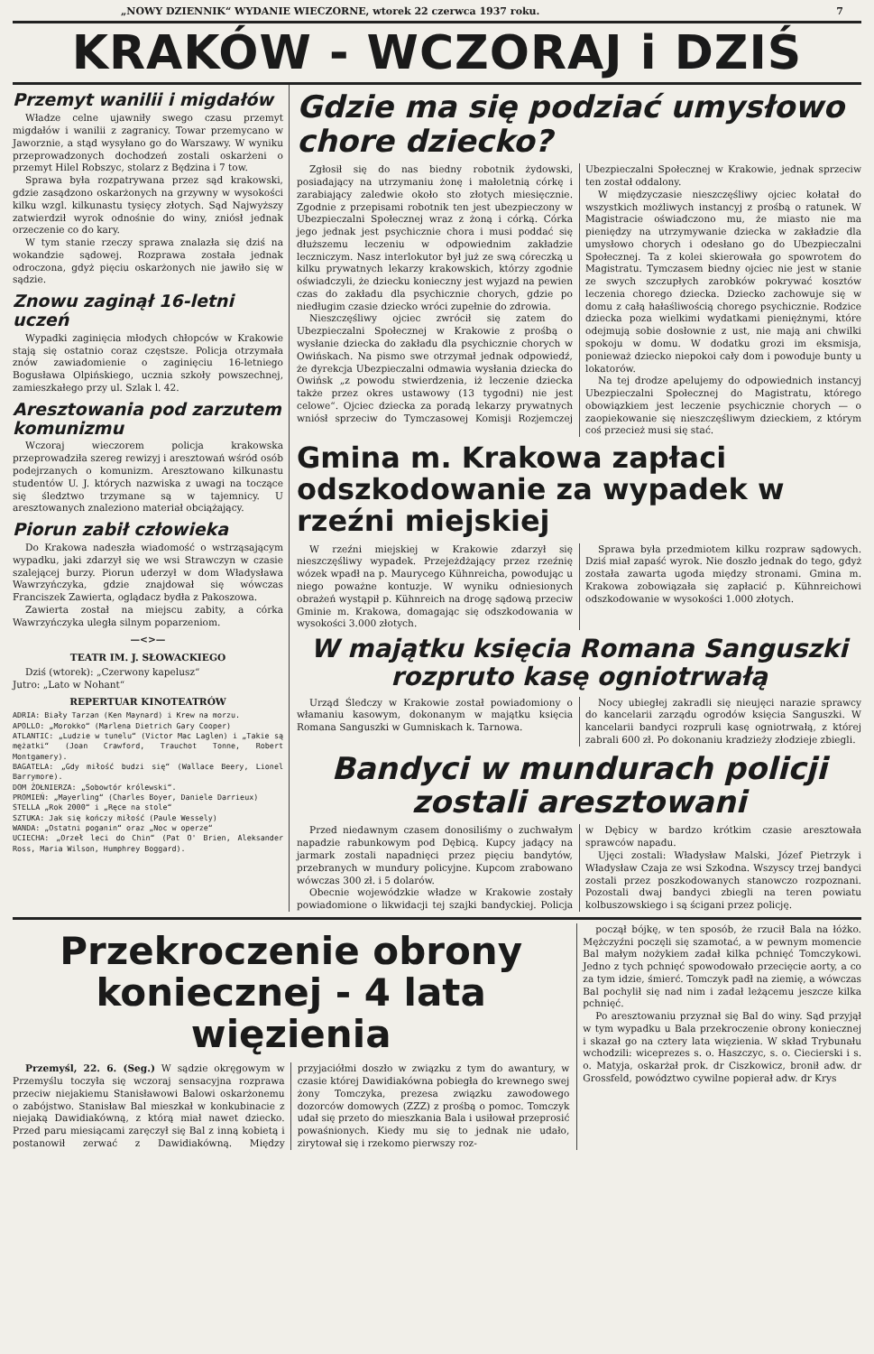„NOWY DZIENNIK“ WYDANIE WIECZORNE, wtorek 22 czerwca 1937 roku. 7
KRAKÓW - WCZORAJ i DZIŚ
Przemyt wanilii i migdałów
Władze celne ujawniły swego czasu przemyt migdałów i wanilii z zagranicy. Towar przemycano w Jaworznie, a stąd wysyłano go do Warszawy. W wyniku przeprowadzonych dochodzeń zostali oskarżeni o przemyt Hilel Robszyc, stolarz z Będzina i 7 tow.
Sprawa była rozpatrywana przez sąd krakowski, gdzie zasądzono oskarżonych na grzywny w wysokości kilku wzgl. kilkunastu tysięcy złotych. Sąd Najwyższy zatwierdził wyrok odnośnie do winy, zniósł jednak orzeczenie co do kary.
W tym stanie rzeczy sprawa znalazła się dziś na wokandzie sądowej. Rozprawa została jednak odroczona, gdyż pięciu oskarżonych nie jawiło się w sądzie.
Znowu zaginął 16-letni uczeń
Wypadki zaginięcia młodych chłopców w Krakowie stają się ostatnio coraz częstsze. Policja otrzymała znów zawiadomienie o zaginięciu 16-letniego Bogusława Olpińskiego, ucznia szkoły powszechnej, zamieszkałego przy ul. Szlak l. 42.
Aresztowania pod zarzutem komunizmu
Wczoraj wieczorem policja krakowska przeprowadziła szereg rewizyj i aresztowań wśród osób podejrzanych o komunizm. Aresztowano kilkunastu studentów U. J. których nazwiska z uwagi na toczące się śledztwo trzymane są w tajemnicy. U aresztowanych znaleziono materiał obciążający.
Piorun zabił człowieka
Do Krakowa nadeszła wiadomość o wstrząsającym wypadku, jaki zdarzył się we wsi Strawczyn w czasie szalejącej burzy. Piorun uderzył w dom Władysława Wawrzyńczyka, gdzie znajdował się wówczas Franciszek Zawierta, oglądacz bydła z Pakoszowa.
Zawierta został na miejscu zabity, a córka Wawrzyńczyka uległa silnym poparzeniom.
—<>—
TEATR IM. J. SŁOWACKIEGO
Dziś (wtorek): „Czerwony kapelusz“
Jutro: „Lato w Nohant“
REPERTUAR KINOTEATRÓW
ADRIA: Biały Tarzan (Ken Maynard) i Krew na morzu.
APOLLO: „Morokko“ (Marlena Dietrich Gary Cooper)
ATLANTIC: „Ludzie w tunelu“ (Victor Mac Laglen) i „Takie są mężatki“ (Joan Crawford, Trauchot Tonne, Robert Montgamery).
BAGATELA: „Gdy miłość budzi się“ (Wallace Beery, Lionel Barrymore).
DOM ŻOŁNIERZA: „Sobowtór królewski“.
PROMIEŃ: „Mayerling“ (Charles Boyer, Daniele Darrieux)
STELLA „Rok 2000“ i „Ręce na stole“
SZTUKA: Jak się kończy miłość (Paule Wessely)
WANDA: „Ostatni poganin“ oraz „Noc w operze“
UCIECHA: „Orzeł leci do Chin“ (Pat O' Brien, Aleksander Ross, Maria Wilson, Humphrey Boggard).
Gdzie ma się podziać umysłowo chore dziecko?
Zgłosił się do nas biedny robotnik żydowski, posiadający na utrzymaniu żonę i małoletnią córkę i zarabiający zaledwie około sto złotych miesięcznie. Zgodnie z przepisami robotnik ten jest ubezpieczony w Ubezpieczalni Społecznej wraz z żoną i córką. Córka jego jednak jest psychicznie chora i musi poddać się dłuższemu leczeniu w odpowiednim zakładzie leczniczym. Nasz interlokutor był już ze swą córeczką u kilku prywatnych lekarzy krakowskich, którzy zgodnie oświadczyli, że dziecku konieczny jest wyjazd na pewien czas do zakładu dla psychicznie chorych, gdzie po niedługim czasie dziecko wróci zupełnie do zdrowia.
Nieszczęśliwy ojciec zwrócił się zatem do Ubezpieczalni Społecznej w Krakowie z prośbą o wysłanie dziecka do zakładu dla psychicznie chorych w Owińskach. Na pismo swe otrzymał jednak odpowiedź, że dyrekcja Ubezpieczalni odmawia wysłania dziecka do Owińsk „z powodu stwierdzenia, iż leczenie dziecka także przez okres ustawowy (13 tygodni) nie jest celowe“. Ojciec dziecka za poradą lekarzy prywatnych wniósł sprzeciw do Tymczasowej Komisji Rozjemczej Ubezpieczalni Społecznej w Krakowie, jednak sprzeciw ten został oddalony.
W międzyczasie nieszczęśliwy ojciec kołatał do wszystkich możliwych instancyj z prośbą o ratunek. W Magistracie oświadczono mu, że miasto nie ma pieniędzy na utrzymywanie dziecka w zakładzie dla umysłowo chorych i odesłano go do Ubezpieczalni Społecznej. Ta z kolei skierowała go spowrotem do Magistratu. Tymczasem biedny ojciec nie jest w stanie ze swych szczupłych zarobków pokrywać kosztów leczenia chorego dziecka. Dziecko zachowuje się w domu z całą hałaśliwością chorego psychicznie. Rodzice dziecka poza wielkimi wydatkami pieniężnymi, które odejmują sobie dosłownie z ust, nie mają ani chwilki spokoju w domu. W dodatku grozi im eksmisja, ponieważ dziecko niepokoi cały dom i powoduje bunty u lokatorów.
Na tej drodze apelujemy do odpowiednich instancyj Ubezpieczalni Społecznej do Magistratu, którego obowiązkiem jest leczenie psychicznie chorych — o zaopiekowanie się nieszczęśliwym dzieckiem, z którym coś przecież musi się stać.
Gmina m. Krakowa zapłaci odszkodowanie za wypadek w rzeźni miejskiej
W rzeźni miejskiej w Krakowie zdarzył się nieszczęśliwy wypadek. Przejeżdżający przez rzeźnię wózek wpadł na p. Maurycego Kühnreicha, powodując u niego poważne kontuzje. W wyniku odniesionych obrażeń wystąpił p. Kühnreich na drogę sądową przeciw Gminie m. Krakowa, domagając się odszkodowania w wysokości 3.000 złotych.
Sprawa była przedmiotem kilku rozpraw sądowych. Dziś miał zapaść wyrok. Nie doszło jednak do tego, gdyż została zawarta ugoda między stronami. Gmina m. Krakowa zobowiązała się zapłacić p. Kühnreichowi odszkodowanie w wysokości 1.000 złotych.
W majątku księcia Romana Sanguszki rozpruto kasę ogniotrwałą
Urząd Śledczy w Krakowie został powiadomiony o włamaniu kasowym, dokonanym w majątku księcia Romana Sanguszki w Gumniskach k. Tarnowa.
Nocy ubiegłej zakradli się nieujęci narazie sprawcy do kancelarii zarządu ogrodów księcia Sanguszki. W kancelarii bandyci rozpruli kasę ogniotrwałą, z której zabrali 600 zł. Po dokonaniu kradzieży złodzieje zbiegli.
Bandyci w mundurach policji zostali aresztowani
Przed niedawnym czasem donosiliśmy o zuchwałym napadzie rabunkowym pod Dębicą. Kupcy jadący na jarmark zostali napadnięci przez pięciu bandytów, przebranych w mundury policyjne. Kupcom zrabowano wówczas 300 zł. i 5 dolarów.
Obecnie wojewódzkie władze w Krakowie zostały powiadomione o likwidacji tej szajki bandyckiej. Policja w Dębicy w bardzo krótkim czasie aresztowała sprawców napadu.
Ujęci zostali: Władysław Malski, Józef Pietrzyk i Władysław Czaja ze wsi Szkodna. Wszyscy trzej bandyci zostali przez poszkodowanych stanowczo rozpoznani. Pozostali dwaj bandyci zbiegli na teren powiatu kolbuszowskiego i są ścigani przez policję.
Przekroczenie obrony koniecznej - 4 lata więzienia
Przemyśl, 22. 6. (Seg.) W sądzie okręgowym w Przemyślu toczyła się wczoraj sensacyjna rozprawa przeciw niejakiemu Stanisławowi Balowi oskarżonemu o zabójstwo. Stanisław Bal mieszkał w konkubinacie z niejaką Dawidiakówną, z którą miał nawet dziecko. Przed paru miesiącami zaręczył się Bal z inną kobietą i postanowił zerwać z Dawidiakówną. Między przyjaciółmi doszło w związku z tym do awantury, w czasie której Dawidiakówna pobiegła do krewnego swej żony Tomczyka, prezesa związku zawodowego dozorców domowych (ZZZ) z prośbą o pomoc. Tomczyk udał się przeto do mieszkania Bala i usiłował przeprosić powaśnionych. Kiedy mu się to jednak nie udało, zirytował się i rzekomo pierwszy roz-
począł bójkę, w ten sposób, że rzucił Bala na łóżko. Mężczyźni poczęli się szamotać, a w pewnym momencie Bal małym nożykiem zadał kilka pchnięć Tomczykowi. Jedno z tych pchnięć spowodowało przecięcie aorty, a co za tym idzie, śmierć. Tomczyk padł na ziemię, a wówczas Bal pochylił się nad nim i zadał leżącemu jeszcze kilka pchnięć.
Po aresztowaniu przyznał się Bal do winy. Sąd przyjął w tym wypadku u Bala przekroczenie obrony koniecznej i skazał go na cztery lata więzienia. W skład Trybunału wchodzili: wiceprezes s. o. Haszczyc, s. o. Ciecierski i s. o. Matyja, oskarżał prok. dr Ciszkowicz, bronił adw. dr Grossfeld, powództwo cywilne popierał adw. dr Krys